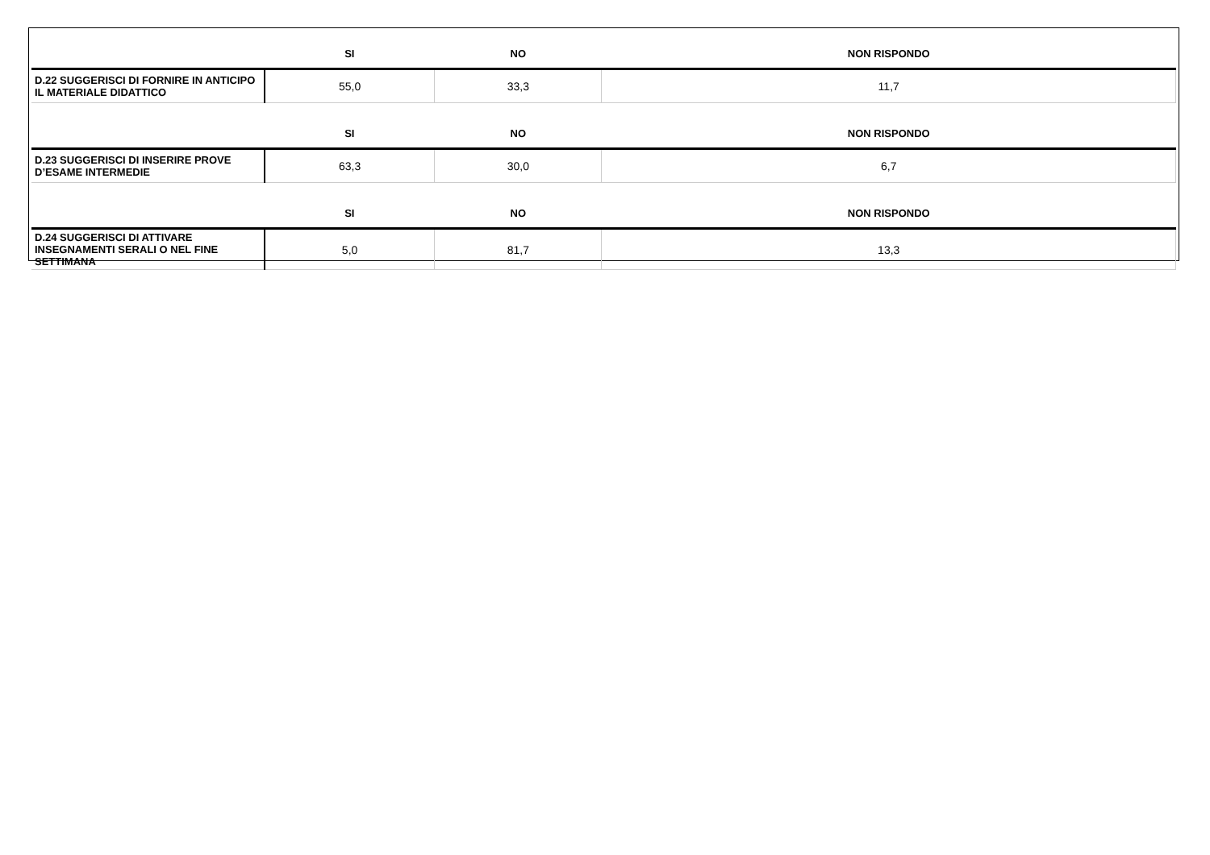| | SI | NO | NON RISPONDO |
| --- | --- | --- | --- |
| D.22 SUGGERISCI DI FORNIRE IN ANTICIPO IL MATERIALE DIDATTICO | 55,0 | 33,3 | 11,7 |
| | SI | NO | NON RISPONDO |
| D.23 SUGGERISCI DI INSERIRE PROVE D’ESAME INTERMEDIE | 63,3 | 30,0 | 6,7 |
| | SI | NO | NON RISPONDO |
| D.24 SUGGERISCI DI ATTIVARE INSEGNAMENTI SERALI O NEL FINE SETTIMANA | 5,0 | 81,7 | 13,3 |